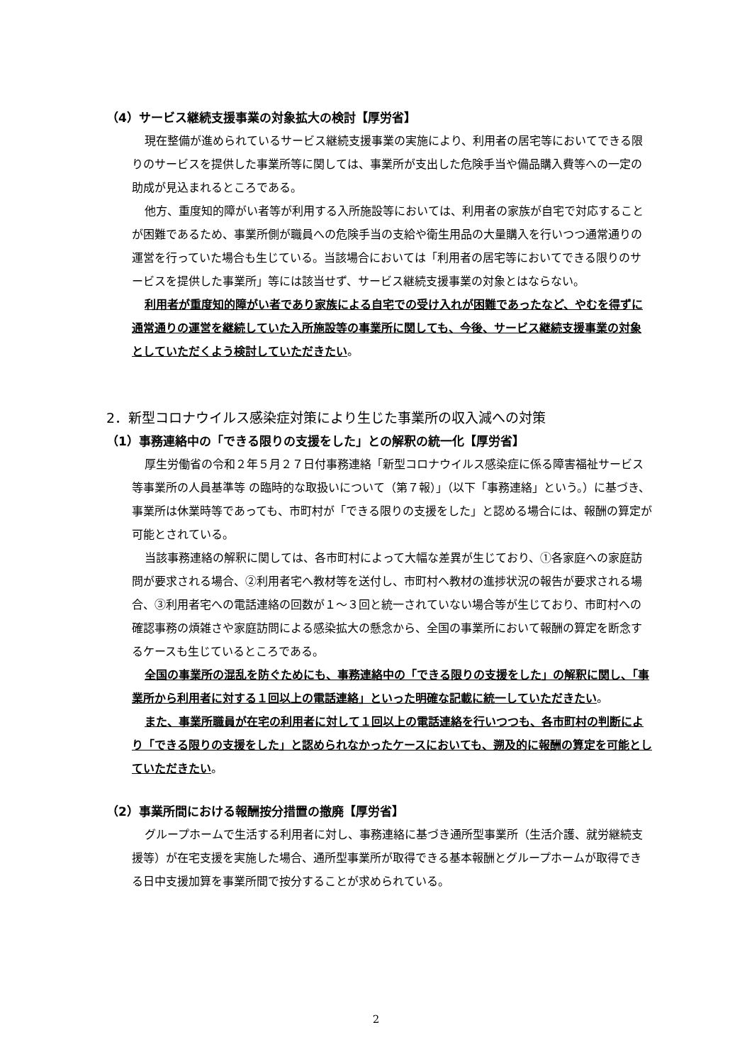（4）サービス継続支援事業の対象拡大の検討【厚労省】
現在整備が進められているサービス継続支援事業の実施により、利用者の居宅等においてできる限りのサービスを提供した事業所等に関しては、事業所が支出した危険手当や備品購入費等への一定の助成が見込まれるところである。
他方、重度知的障がい者等が利用する入所施設等においては、利用者の家族が自宅で対応することが困難であるため、事業所側が職員への危険手当の支給や衛生用品の大量購入を行いつつ通常通りの運営を行っていた場合も生じている。当該場合においては「利用者の居宅等においてできる限りのサービスを提供した事業所」等には該当せず、サービス継続支援事業の対象とはならない。
利用者が重度知的障がい者であり家族による自宅での受け入れが困難であったなど、やむを得ずに通常通りの運営を継続していた入所施設等の事業所に関しても、今後、サービス継続支援事業の対象としていただくよう検討していただきたい。
2．新型コロナウイルス感染症対策により生じた事業所の収入減への対策
（1）事務連絡中の「できる限りの支援をした」との解釈の統一化【厚労省】
厚生労働省の令和２年５月２７日付事務連絡「新型コロナウイルス感染症に係る障害福祉サービス等事業所の人員基準等 の臨時的な取扱いについて（第７報）」（以下「事務連絡」という。）に基づき、事業所は休業時等であっても、市町村が「できる限りの支援をした」と認める場合には、報酬の算定が可能とされている。
当該事務連絡の解釈に関しては、各市町村によって大幅な差異が生じており、①各家庭への家庭訪問が要求される場合、②利用者宅へ教材等を送付し、市町村へ教材の進捗状況の報告が要求される場合、③利用者宅への電話連絡の回数が１～３回と統一されていない場合等が生じており、市町村への確認事務の煩雑さや家庭訪問による感染拡大の懸念から、全国の事業所において報酬の算定を断念するケースも生じているところである。
全国の事業所の混乱を防ぐためにも、事務連絡中の「できる限りの支援をした」の解釈に関し、「事業所から利用者に対する１回以上の電話連絡」といった明確な記載に統一していただきたい。
また、事業所職員が在宅の利用者に対して１回以上の電話連絡を行いつつも、各市町村の判断により「できる限りの支援をした」と認められなかったケースにおいても、遡及的に報酬の算定を可能としていただきたい。
（2）事業所間における報酬按分措置の撤廃【厚労省】
グループホームで生活する利用者に対し、事務連絡に基づき通所型事業所（生活介護、就労継続支援等）が在宅支援を実施した場合、通所型事業所が取得できる基本報酬とグループホームが取得できる日中支援加算を事業所間で按分することが求められている。
2